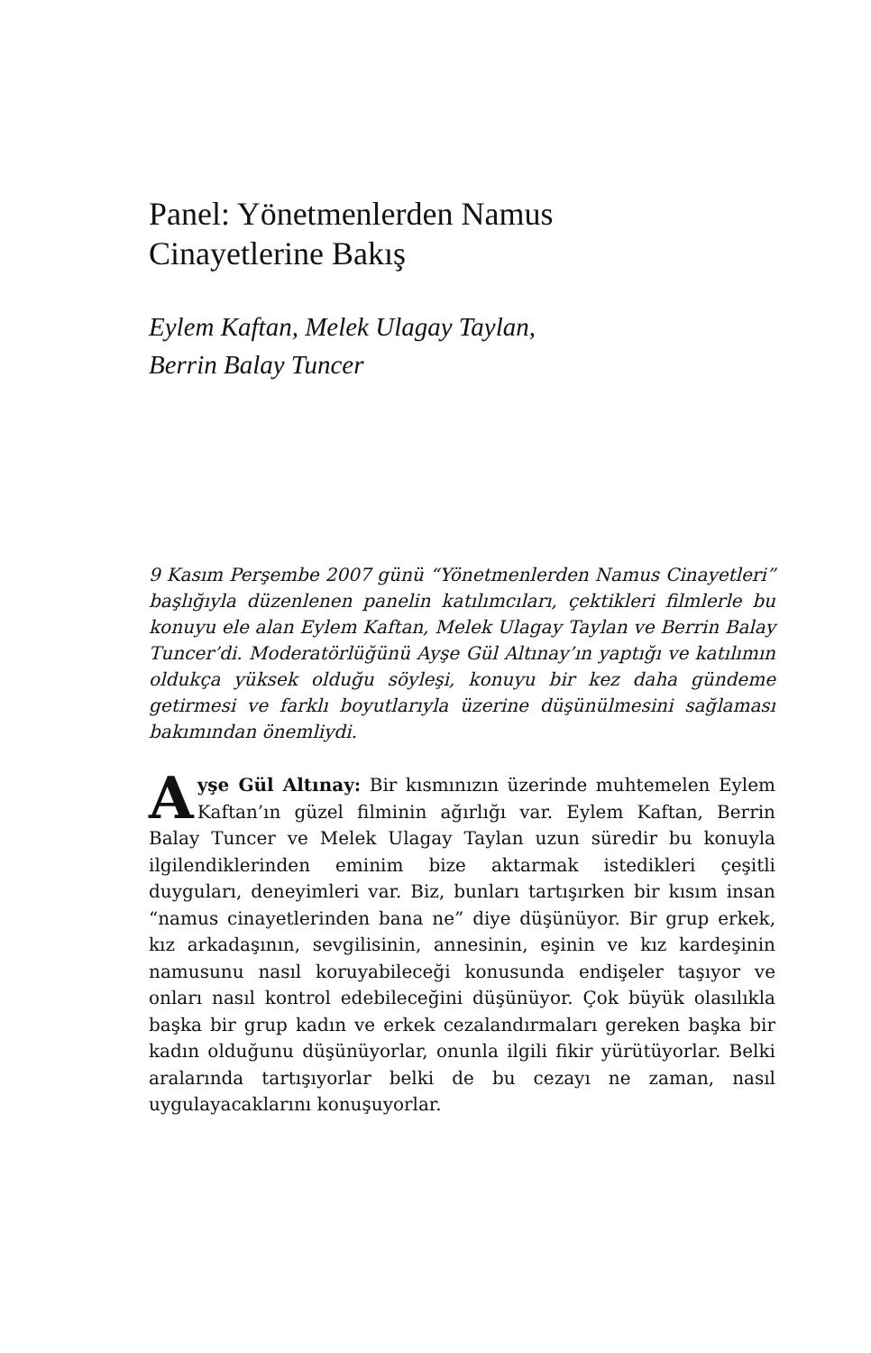Panel: Yönetmenlerden Namus
Cinayetlerine Bakış
Eylem Kaftan, Melek Ulagay Taylan,
Berrin Balay Tuncer
9 Kasım Perşembe 2007 günü “Yönetmenlerden Namus Cinayetleri” başlığıyla düzenlenen panelin katılımcıları, çektikleri filmlerle bu konuyu ele alan Eylem Kaftan, Melek Ulagay Taylan ve Berrin Balay Tuncer’di. Moderatörlüğünü Ayşe Gül Altınay’ın yaptığı ve katılımın oldukça yüksek olduğu söyleşi, konuyu bir kez daha gündeme getirmesi ve farklı boyutlarıyla üzerine düşünülmesini sağlaması bakımından önemliydi.
Ayşe Gül Altınay: Bir kısmınızın üzerinde muhtemelen Eylem Kaftan’ın güzel filminin ağırlığı var. Eylem Kaftan, Berrin Balay Tuncer ve Melek Ulagay Taylan uzun süredir bu konuyla ilgilendiklerinden eminim bize aktarmak istedikleri çeşitli duyguları, deneyimleri var. Biz, bunları tartışırken bir kısım insan “namus cinayetlerinden bana ne” diye düşünüyor. Bir grup erkek, kız arkadaşının, sevgilisinin, annesinin, eşinin ve kız kardeşinin namusunu nasıl koruyabileceği konusunda endişeler taşıyor ve onları nasıl kontrol edebileceğini düşünüyor. Çok büyük olasılıkla başka bir grup kadın ve erkek cezalandırmaları gereken başka bir kadın olduğunu düşünüyorlar, onunla ilgili fikir yürütüyorlar. Belki aralarında tartışıyorlar belki de bu cezayı ne zaman, nasıl uygulayacaklarını konuşuyorlar.